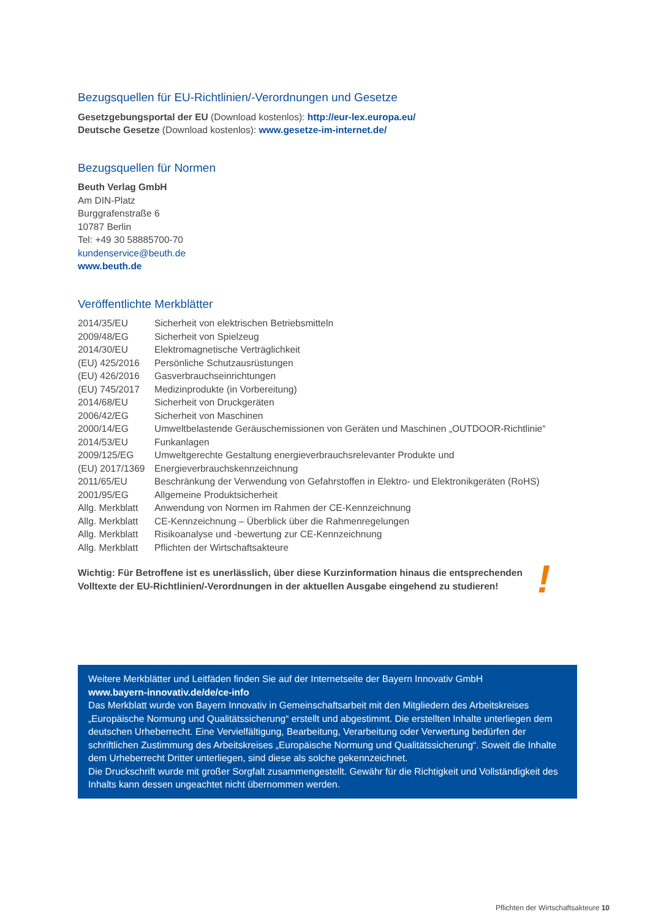Bezugsquellen für EU-Richtlinien/-Verordnungen und Gesetze
Gesetzgebungsportal der EU (Download kostenlos): http://eur-lex.europa.eu/
Deutsche Gesetze (Download kostenlos): www.gesetze-im-internet.de/
Bezugsquellen für Normen
Beuth Verlag GmbH
Am DIN-Platz
Burggrafenstraße 6
10787 Berlin
Tel: +49 30 58885700-70
kundenservice@beuth.de
www.beuth.de
Veröffentlichte Merkblätter
| 2014/35/EU | Sicherheit von elektrischen Betriebsmitteln |
| 2009/48/EG | Sicherheit von Spielzeug |
| 2014/30/EU | Elektromagnetische Verträglichkeit |
| (EU) 425/2016 | Persönliche Schutzausrüstungen |
| (EU) 426/2016 | Gasverbrauchseinrichtungen |
| (EU) 745/2017 | Medizinprodukte (in Vorbereitung) |
| 2014/68/EU | Sicherheit von Druckgeräten |
| 2006/42/EG | Sicherheit von Maschinen |
| 2000/14/EG | Umweltbelastende Geräuschemissionen von Geräten und Maschinen „OUTDOOR-Richtlinie“ |
| 2014/53/EU | Funkanlagen |
| 2009/125/EG | Umweltgerechte Gestaltung energieverbrauchsrelevanter Produkte und |
| (EU) 2017/1369 | Energieverbrauchskennzeichnung |
| 2011/65/EU | Beschränkung der Verwendung von Gefahrstoffen in Elektro- und Elektronikgeräten (RoHS) |
| 2001/95/EG | Allgemeine Produktsicherheit |
| Allg. Merkblatt | Anwendung von Normen im Rahmen der CE-Kennzeichnung |
| Allg. Merkblatt | CE-Kennzeichnung – Überblick über die Rahmenregelungen |
| Allg. Merkblatt | Risikoanalyse und -bewertung zur CE-Kennzeichnung |
| Allg. Merkblatt | Pflichten der Wirtschaftsakteure |
Wichtig: Für Betroffene ist es unerlässlich, über diese Kurzinformation hinaus die entsprechenden Volltexte der EU-Richtlinien/-Verordnungen in der aktuellen Ausgabe eingehend zu studieren!
!
Weitere Merkblätter und Leitfäden finden Sie auf der Internetseite der Bayern Innovativ GmbH
www.bayern-innovativ.de/de/ce-info
Das Merkblatt wurde von Bayern Innovativ in Gemeinschaftsarbeit mit den Mitgliedern des Arbeitskreises „Europäische Normung und Qualitätssicherung“ erstellt und abgestimmt. Die erstellten Inhalte unterliegen dem deutschen Urheberrecht. Eine Vervielfältigung, Bearbeitung, Verarbeitung oder Verwertung bedürfen der schriftlichen Zustimmung des Arbeitskreises „Europäische Normung und Qualitätssicherung“. Soweit die Inhalte dem Urheberrecht Dritter unterliegen, sind diese als solche gekennzeichnet.
Die Druckschrift wurde mit großer Sorgfalt zusammengestellt. Gewähr für die Richtigkeit und Vollständigkeit des Inhalts kann dessen ungeachtet nicht übernommen werden.
Pflichten der Wirtschaftsakteure 10